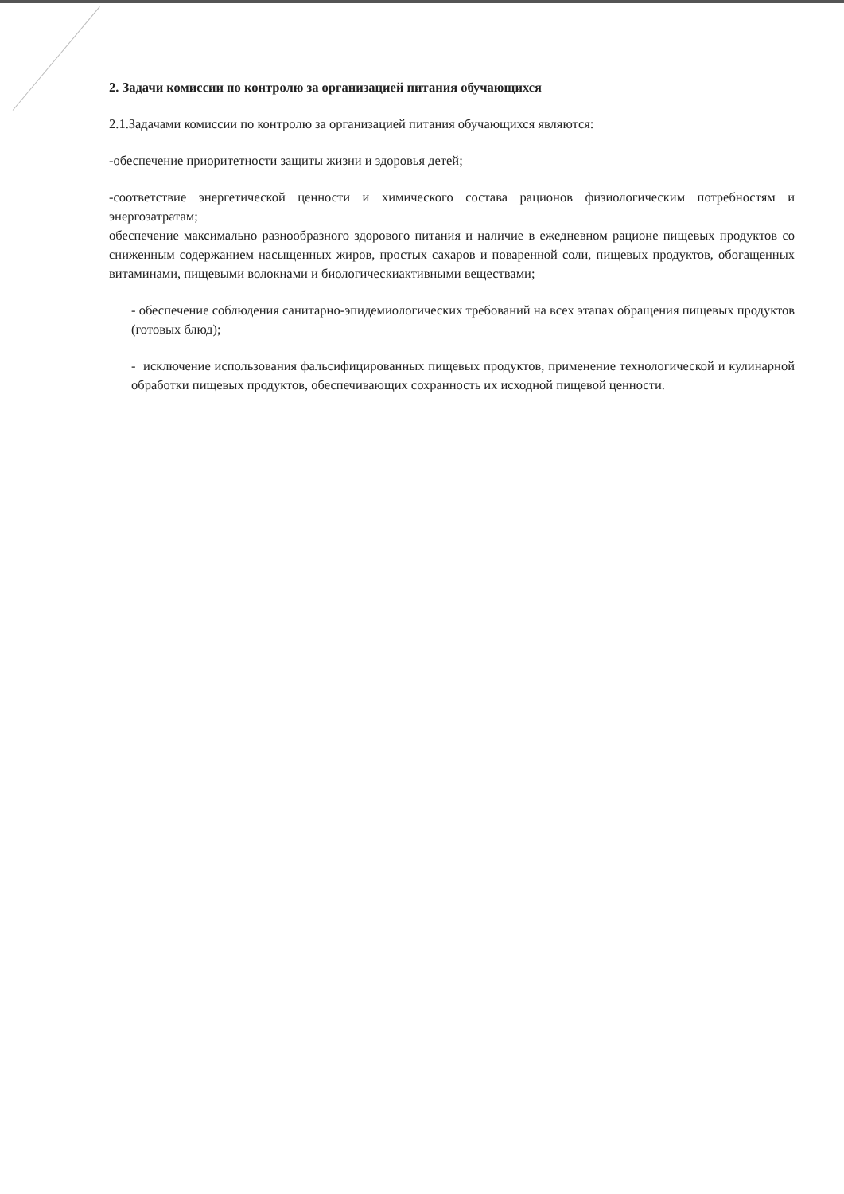2. Задачи комиссии по контролю за организацией питания обучающихся
2.1.Задачами комиссии по контролю за организацией питания обучающихся являются:
-обеспечение приоритетности защиты жизни и здоровья детей;
-соответствие энергетической ценности и химического состава рационов физиологическим потребностям и энергозатратам;
обеспечение максимально разнообразного здорового питания и наличие в ежедневном рационе пищевых продуктов со сниженным содержанием насыщенных жиров, простых сахаров и поваренной соли, пищевых продуктов, обогащенных витаминами, пищевыми волокнами и биологическиактивными веществами;
- обеспечение соблюдения санитарно-эпидемиологических требований на всех этапах обращения пищевых продуктов (готовых блюд);
- исключение использования фальсифицированных пищевых продуктов, применение технологической и кулинарной обработки пищевых продуктов, обеспечивающих сохранность их исходной пищевой ценности.